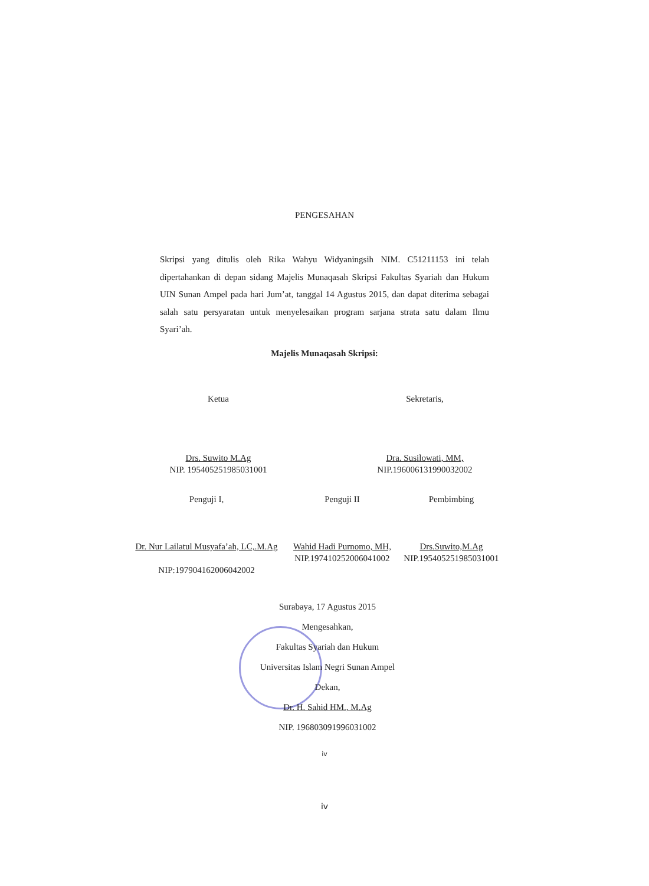PENGESAHAN
Skripsi yang ditulis oleh Rika Wahyu Widyaningsih NIM. C51211153 ini telah dipertahankan di depan sidang Majelis Munaqasah Skripsi Fakultas Syariah dan Hukum UIN Sunan Ampel pada hari Jum’at, tanggal 14 Agustus 2015, dan dapat diterima sebagai salah satu persyaratan untuk menyelesaikan program sarjana strata satu dalam Ilmu Syari’ah.
Majelis Munaqasah Skripsi:
Ketua
Drs. Suwito M.Ag
NIP. 195405251985031001
Sekretaris,
Dra. Susilowati, MM,
NIP.196006131990032002
Penguji I,
Dr. Nur Lailatul Musyafa’ah, LC,.M.Ag
NIP:197904162006042002
Penguji II
Wahid Hadi Purnomo, MH,
NIP.197410252006041002
Pembimbing
Drs.Suwito,M.Ag
NIP.195405251985031001
Surabaya, 17 Agustus 2015
Mengesahkan,
Fakultas Syariah dan Hukum
Universitas Islam Negri Sunan Ampel
Dekan,
Dr. H. Sahid HM., M.Ag
NIP. 196803091996031002
iv
iv